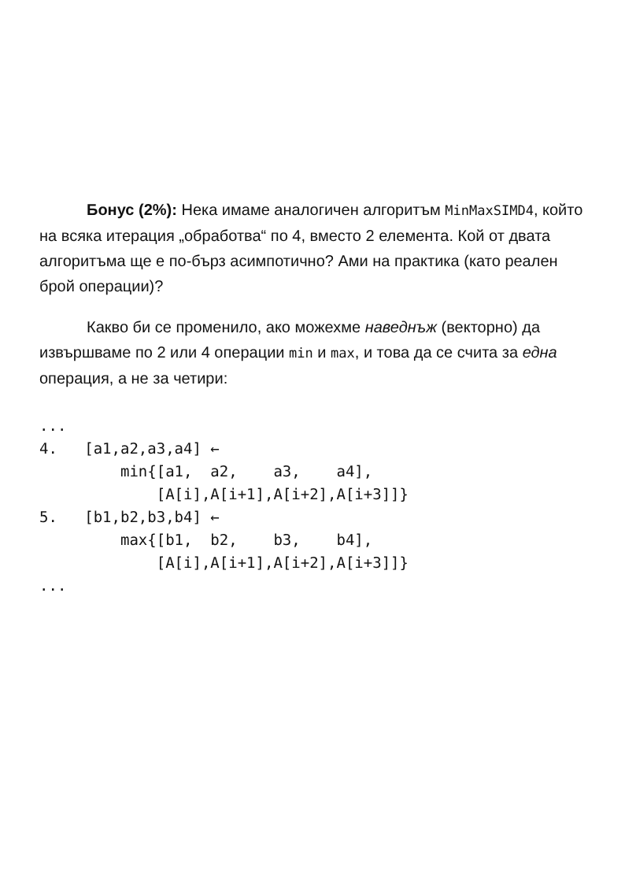Бонус (2%): Нека имаме аналогичен алгоритъм MinMaxSIMD4, който на всяка итерация „обработва“ по 4, вместо 2 елемента. Кой от двата алгоритъма ще е по-бърз асимпотично? Ами на практика (като реален брой операции)?
Какво би се променило, ако можехме наведнъж (векторно) да извършваме по 2 или 4 операции min и max, и това да се счита за една операция, а не за четири:
...
4.   [a1,a2,a3,a4] ←
         min{[a1,  a2,    a3,    a4],
             [A[i],A[i+1],A[i+2],A[i+3]]}
5.   [b1,b2,b3,b4] ←
         max{[b1,  b2,    b3,    b4],
             [A[i],A[i+1],A[i+2],A[i+3]]}
...